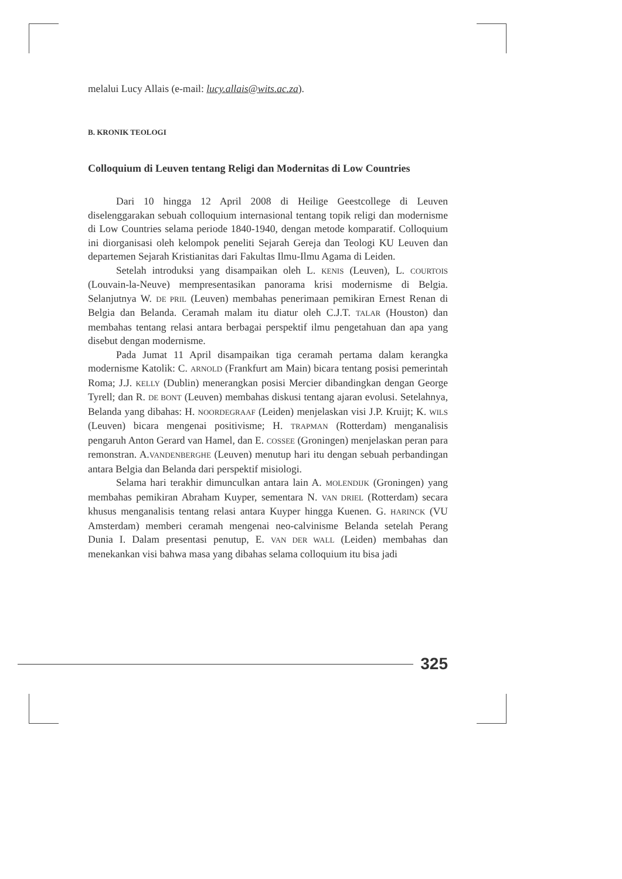melalui Lucy Allais (e-mail: lucy.allais@wits.ac.za).
B. KRONIK TEOLOGI
Colloquium di Leuven tentang Religi dan Modernitas di Low Countries
Dari 10 hingga 12 April 2008 di Heilige Geestcollege di Leuven diselenggarakan sebuah colloquium internasional tentang topik religi dan modernisme di Low Countries selama periode 1840-1940, dengan metode komparatif. Colloquium ini diorganisasi oleh kelompok peneliti Sejarah Gereja dan Teologi KU Leuven dan departemen Sejarah Kristianitas dari Fakultas Ilmu-Ilmu Agama di Leiden.
Setelah introduksi yang disampaikan oleh L. KENIS (Leuven), L. COURTOIS (Louvain-la-Neuve) mempresentasikan panorama krisi modernisme di Belgia. Selanjutnya W. DE PRIL (Leuven) membahas penerimaan pemikiran Ernest Renan di Belgia dan Belanda. Ceramah malam itu diatur oleh C.J.T. TALAR (Houston) dan membahas tentang relasi antara berbagai perspektif ilmu pengetahuan dan apa yang disebut dengan modernisme.
Pada Jumat 11 April disampaikan tiga ceramah pertama dalam kerangka modernisme Katolik: C. ARNOLD (Frankfurt am Main) bicara tentang posisi pemerintah Roma; J.J. KELLY (Dublin) menerangkan posisi Mercier dibandingkan dengan George Tyrell; dan R. DE BONT (Leuven) membahas diskusi tentang ajaran evolusi. Setelahnya, Belanda yang dibahas: H. NOORDEGRAAF (Leiden) menjelaskan visi J.P. Kruijt; K. WILS (Leuven) bicara mengenai positivisme; H. TRAPMAN (Rotterdam) menganalisis pengaruh Anton Gerard van Hamel, dan E. COSSEE (Groningen) menjelaskan peran para remonstran. A.VANDENBERGHE (Leuven) menutup hari itu dengan sebuah perbandingan antara Belgia dan Belanda dari perspektif misiologi.
Selama hari terakhir dimunculkan antara lain A. MOLENDIJK (Groningen) yang membahas pemikiran Abraham Kuyper, sementara N. VAN DRIEL (Rotterdam) secara khusus menganalisis tentang relasi antara Kuyper hingga Kuenen. G. HARINCK (VU Amsterdam) memberi ceramah mengenai neo-calvinisme Belanda setelah Perang Dunia I. Dalam presentasi penutup, E. VAN DER WALL (Leiden) membahas dan menekankan visi bahwa masa yang dibahas selama colloquium itu bisa jadi
325